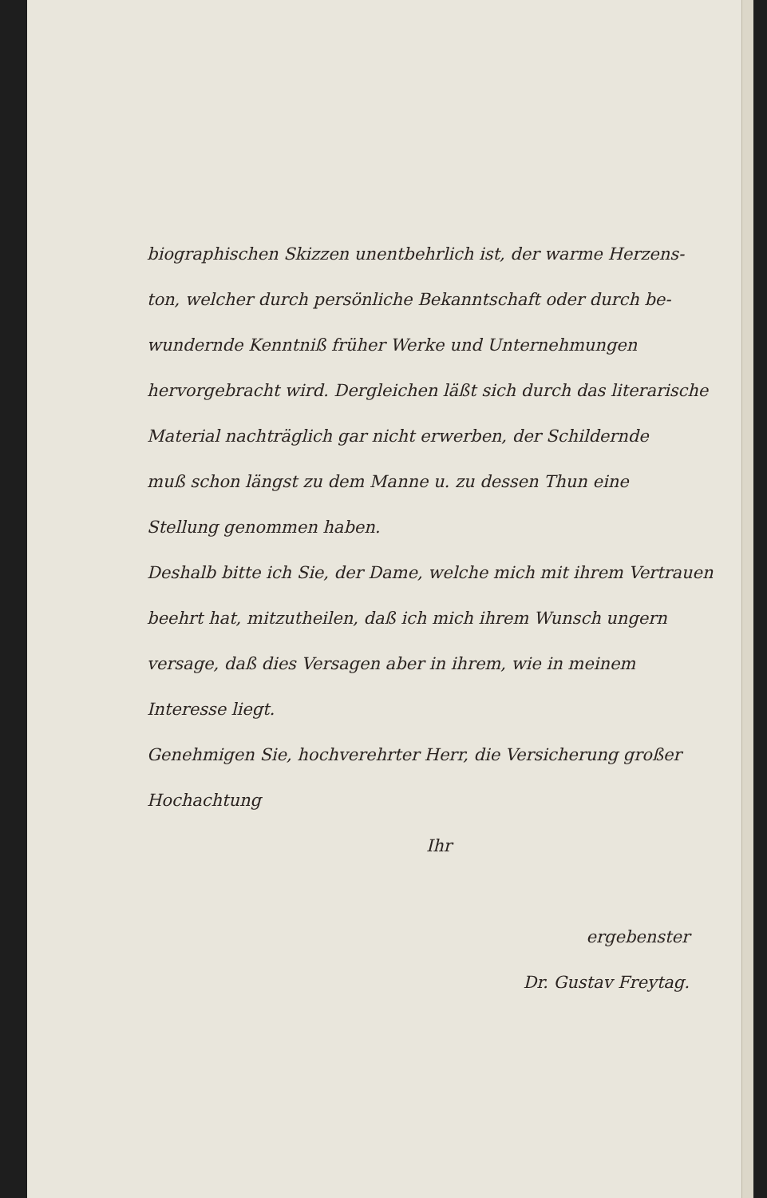biographischen Skizzen unentbehrlich ist, der warme Herzens-
ton, welcher durch persönliche Bekanntschaft oder durch be-
wundernde Kenntniß früher Werke und Unternehmungen
hervorgebracht wird. Dergleichen läßt sich durch das literarische
Material nachträglich gar nicht erwerben, der Schildernde
muß schon längst zu dem Manne u. zu dessen Thun eine
Stellung genommen haben.
Deshalb bitte ich Sie, der Dame, welche mich mit ihrem Vertrauen
beehrt hat, mitzutheilen, daß ich mich ihrem Wunsch ungern
versage, daß dies Versagen aber in ihrem, wie in meinem
Interesse liegt.
Genehmigen Sie, hochverehrter Herr, die Versicherung großer
Hochachtung
Ihr
ergebenster
Dr. Gustav Freytag.